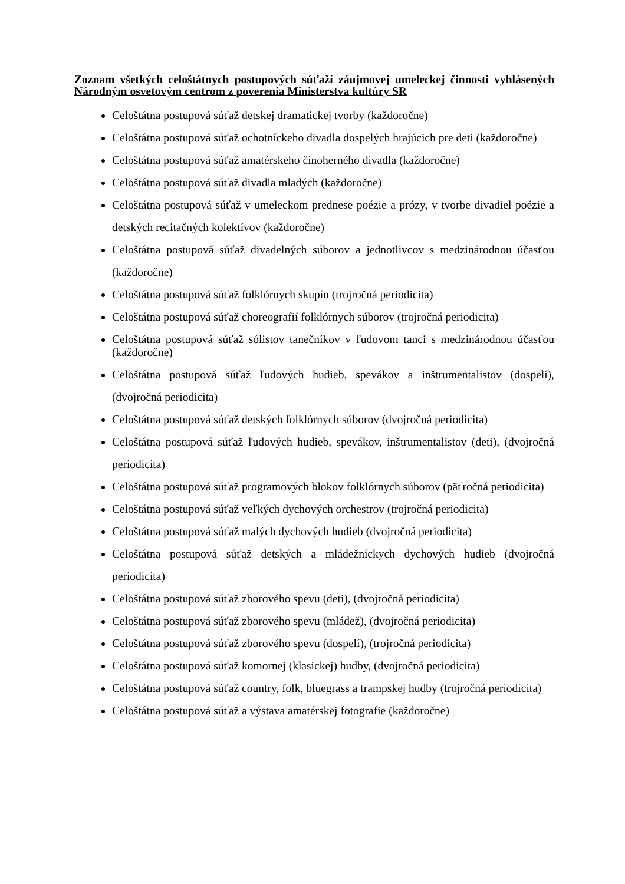Zoznam všetkých celoštátnych postupových súťaží záujmovej umeleckej činnosti vyhlásených Národným osvetovým centrom z poverenia Ministerstva kultúry SR
Celoštátna postupová súťaž detskej dramatickej tvorby (každoročne)
Celoštátna postupová súťaž ochotníckeho divadla dospelých hrajúcich pre deti (každoročne)
Celoštátna postupová súťaž amatérskeho činoherného divadla (každoročne)
Celoštátna postupová súťaž divadla mladých (každoročne)
Celoštátna postupová súťaž v umeleckom prednese poézie a prózy, v tvorbe divadiel poézie a detských recitačných kolektívov (každoročne)
Celoštátna postupová súťaž divadelných súborov a jednotlivcov s medzinárodnou účasťou (každoročne)
Celoštátna postupová súťaž folklórnych skupín (trojročná periodicita)
Celoštátna postupová súťaž choreografií folklórnych súborov (trojročná periodicita)
Celoštátna postupová súťaž sólistov tanečníkov v ľudovom tanci s medzinárodnou účasťou (každoročne)
Celoštátna postupová súťaž ľudových hudieb, spevákov a inštrumentalistov (dospelí), (dvojročná periodicita)
Celoštátna postupová súťaž detských folklórnych súborov (dvojročná periodicita)
Celoštátna postupová súťaž ľudových hudieb, spevákov, inštrumentalistov (deti), (dvojročná periodicita)
Celoštátna postupová súťaž programových blokov folklórnych súborov (päťročná periodicita)
Celoštátna postupová súťaž veľkých dychových orchestrov (trojročná periodicita)
Celoštátna postupová súťaž malých dychových hudieb (dvojročná periodicita)
Celoštátna postupová súťaž detských a mládežníckych dychových hudieb (dvojročná periodicita)
Celoštátna postupová súťaž zborového spevu (deti), (dvojročná periodicita)
Celoštátna postupová súťaž zborového spevu (mládež), (dvojročná periodicita)
Celoštátna postupová súťaž zborového spevu (dospelí), (trojročná periodicita)
Celoštátna postupová súťaž komornej (klasickej) hudby, (dvojročná periodicita)
Celoštátna postupová súťaž country, folk, bluegrass a trampskej hudby (trojročná periodicita)
Celoštátna postupová súťaž a výstava amatérskej fotografie (každoročne)